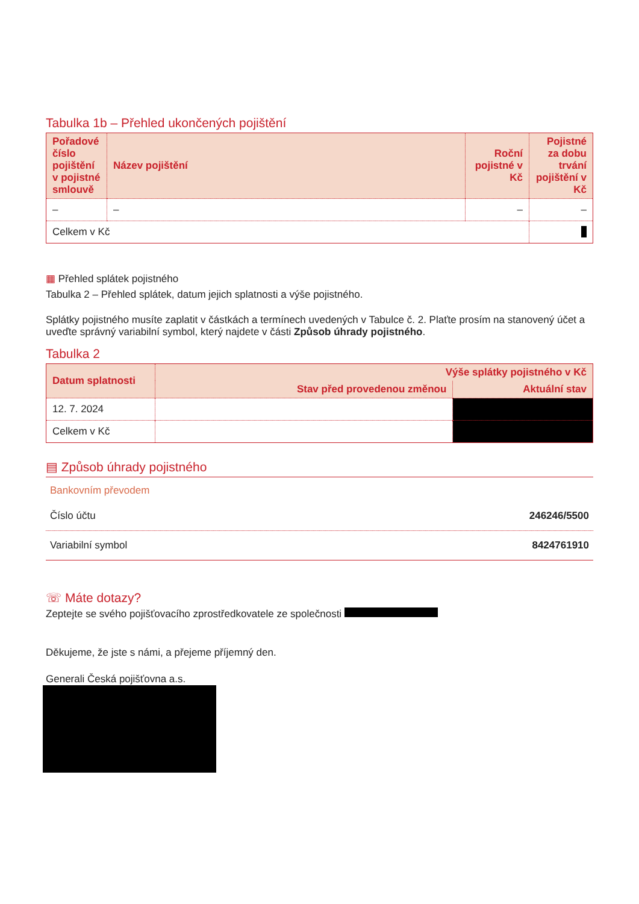Tabulka 1b – Přehled ukončených pojištění
| Pořadové číslo pojištění v pojistné smlouvě | Název pojištění | Roční pojistné v Kč | Pojistné za dobu trvání pojištění v Kč |
| --- | --- | --- | --- |
| – | – | – | – |
| Celkem v Kč | | | |
▦ Přehled splátek pojistného
Tabulka 2 – Přehled splátek, datum jejich splatnosti a výše pojistného.
Splátky pojistného musíte zaplatit v částkách a termínech uvedených v Tabulce č. 2. Plaťte prosím na stanovený účet a uveďte správný variabilní symbol, který najdete v části Způsob úhrady pojistného.
Tabulka 2
| Datum splatnosti | Výše splátky pojistného v Kč | |
| --- | --- | --- |
| | Stav před provedenou změnou | Aktuální stav |
| 12. 7. 2024 | | |
| Celkem v Kč | | |
▤ Způsob úhrady pojistného
Bankovním převodem
Číslo účtu 246246/5500
Variabilní symbol 8424761910
☏ Máte dotazy?
Zeptejte se svého pojišťovacího zprostředkovatele ze společnosti
Děkujeme, že jste s námi, a přejeme příjemný den.
Generali Česká pojišťovna a.s.